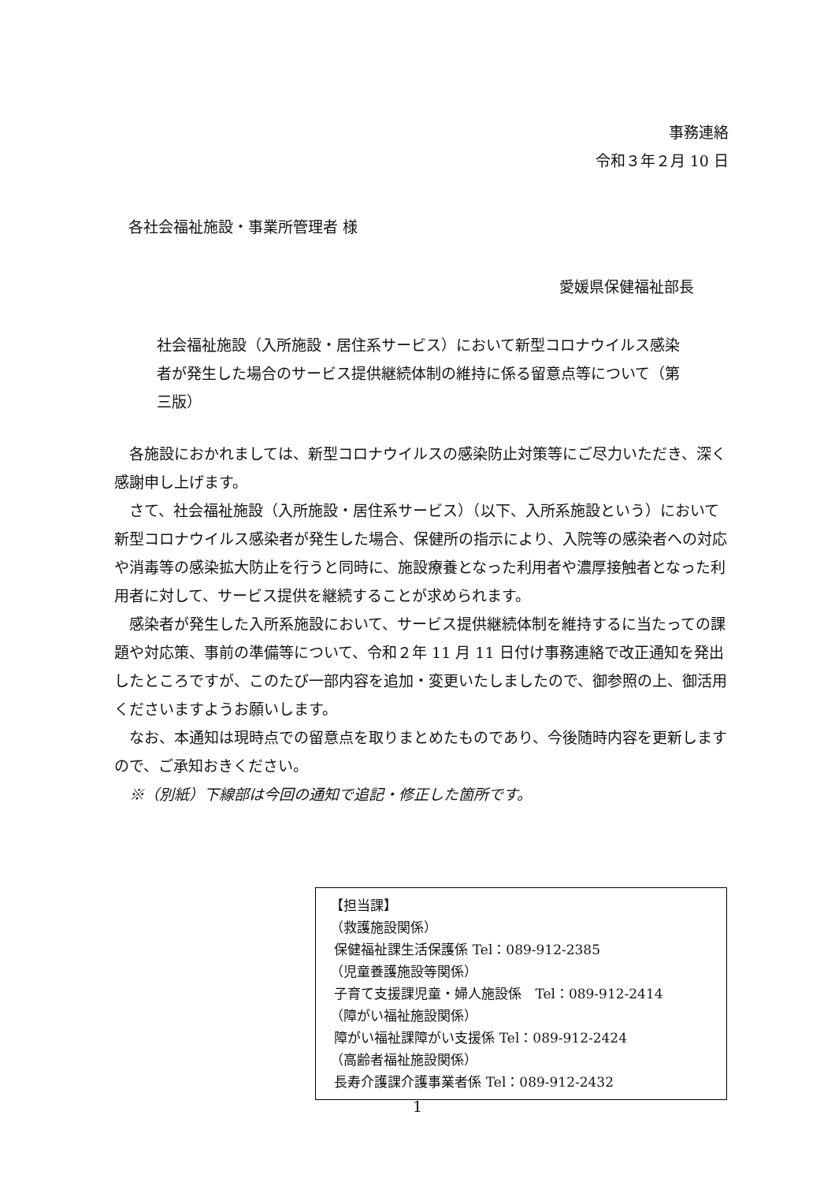事務連絡
令和３年２月 10 日
各社会福祉施設・事業所管理者 様
愛媛県保健福祉部長
社会福祉施設（入所施設・居住系サービス）において新型コロナウイルス感染者が発生した場合のサービス提供継続体制の維持に係る留意点等について（第三版）
各施設におかれましては、新型コロナウイルスの感染防止対策等にご尽力いただき、深く感謝申し上げます。
さて、社会福祉施設（入所施設・居住系サービス）（以下、入所系施設という）において新型コロナウイルス感染者が発生した場合、保健所の指示により、入院等の感染者への対応や消毒等の感染拡大防止を行うと同時に、施設療養となった利用者や濃厚接触者となった利用者に対して、サービス提供を継続することが求められます。
感染者が発生した入所系施設において、サービス提供継続体制を維持するに当たっての課題や対応策、事前の準備等について、令和２年 11 月 11 日付け事務連絡で改正通知を発出したところですが、このたび一部内容を追加・変更いたしましたので、御参照の上、御活用くださいますようお願いします。
なお、本通知は現時点での留意点を取りまとめたものであり、今後随時内容を更新しますので、ご承知おきください。
※（別紙）下線部は今回の通知で追記・修正した箇所です。
【担当課】
（救護施設関係）
保健福祉課生活保護係 Tel：089-912-2385
（児童養護施設等関係）
子育て支援課児童・婦人施設係　Tel：089-912-2414
（障がい福祉施設関係）
障がい福祉課障がい支援係 Tel：089-912-2424
（高齢者福祉施設関係）
長寿介護課介護事業者係 Tel：089-912-2432
1